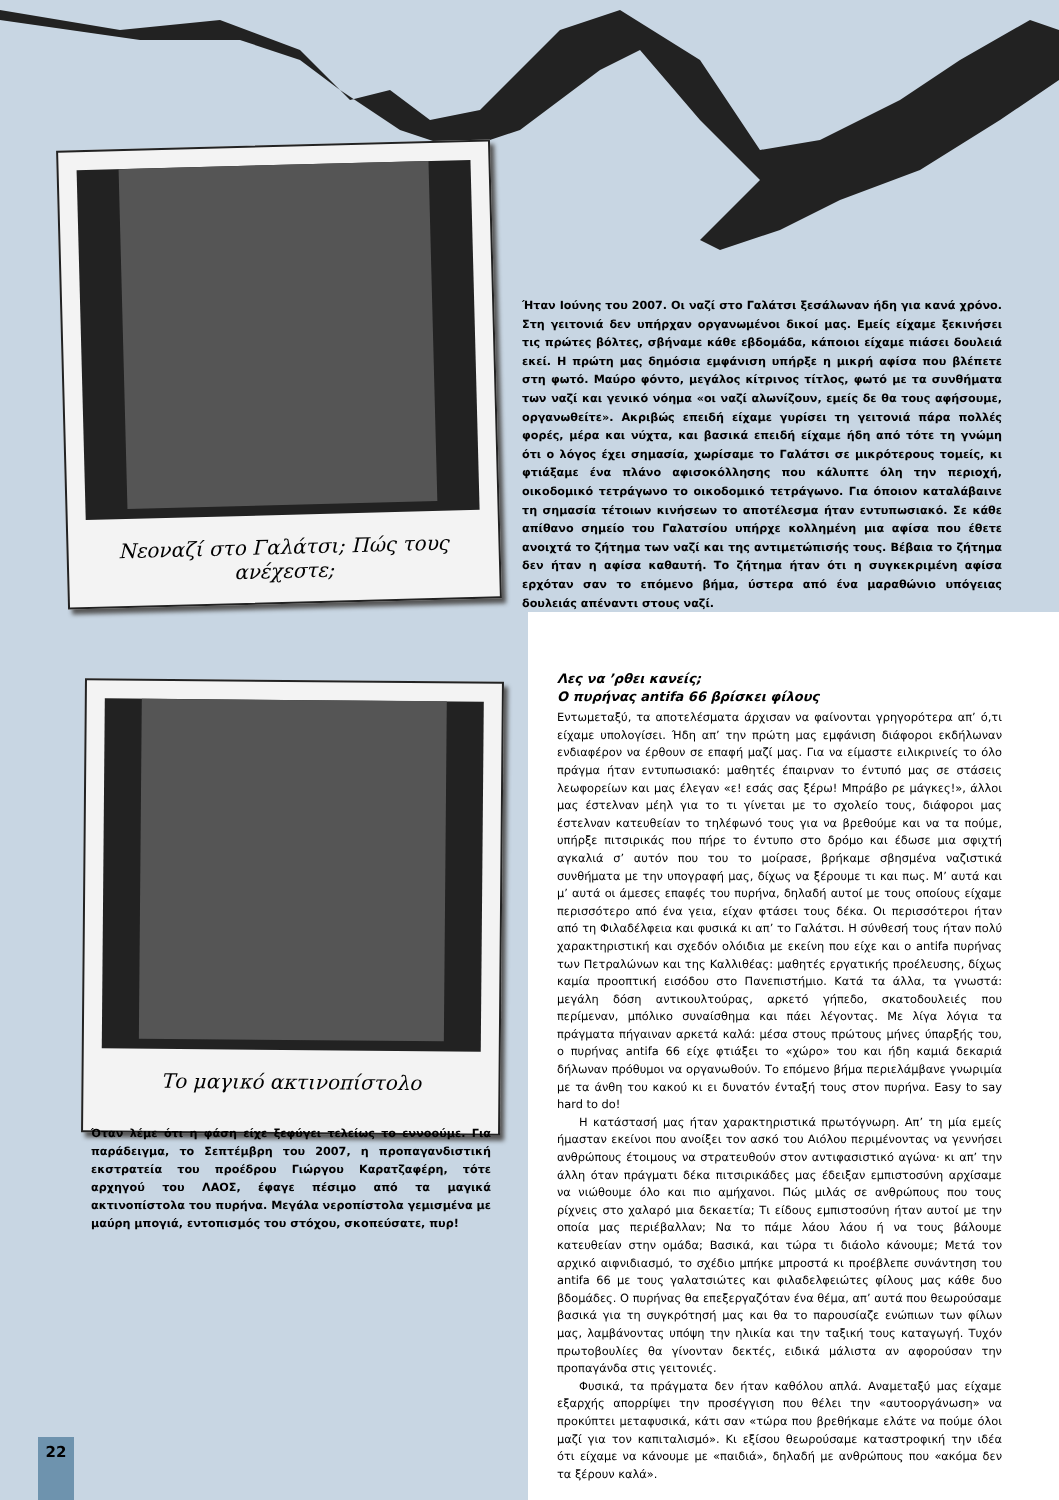Νεοναζί στο Γαλάτσι; Πώς τους ανέχεστε;
Το μαγικό ακτινοπίστολο
Ήταν Ιούνης του 2007. Οι ναζί στο Γαλάτσι ξεσάλωναν ήδη για κανά χρόνο. Στη γειτονιά δεν υπήρχαν οργανωμένοι δικοί μας. Εμείς είχαμε ξεκινήσει τις πρώτες βόλτες, σβήναμε κάθε εβδομάδα, κάποιοι είχαμε πιάσει δουλειά εκεί. Η πρώτη μας δημόσια εμφάνιση υπήρξε η μικρή αφίσα που βλέπετε στη φωτό. Μαύρο φόντο, μεγάλος κίτρινος τίτλος, φωτό με τα συνθήματα των ναζί και γενικό νόημα «οι ναζί αλωνίζουν, εμείς δε θα τους αφήσουμε, οργανωθείτε». Ακριβώς επειδή είχαμε γυρίσει τη γειτονιά πάρα πολλές φορές, μέρα και νύχτα, και βασικά επειδή είχαμε ήδη από τότε τη γνώμη ότι ο λόγος έχει σημασία, χωρίσαμε το Γαλάτσι σε μικρότερους τομείς, κι φτιάξαμε ένα πλάνο αφισοκόλλησης που κάλυπτε όλη την περιοχή, οικοδομικό τετράγωνο το οικοδομικό τετράγωνο. Για όποιον καταλάβαινε τη σημασία τέτοιων κινήσεων το αποτέλεσμα ήταν εντυπωσιακό. Σε κάθε απίθανο σημείο του Γαλατσίου υπήρχε κολλημένη μια αφίσα που έθετε ανοιχτά το ζήτημα των ναζί και της αντιμετώπισής τους. Βέβαια το ζήτημα δεν ήταν η αφίσα καθαυτή. Το ζήτημα ήταν ότι η συγκεκριμένη αφίσα ερχόταν σαν το επόμενο βήμα, ύστερα από ένα μαραθώνιο υπόγειας δουλειάς απέναντι στους ναζί.
Λες να ’ρθει κανείς;
Ο πυρήνας antifa 66 βρίσκει φίλους
Εντωμεταξύ, τα αποτελέσματα άρχισαν να φαίνονται γρηγορότερα απ’ ό,τι είχαμε υπολογίσει. Ήδη απ’ την πρώτη μας εμφάνιση διάφοροι εκδήλωναν ενδιαφέρον να έρθουν σε επαφή μαζί μας. Για να είμαστε ειλικρινείς το όλο πράγμα ήταν εντυπωσιακό: μαθητές έπαιρναν το έντυπό μας σε στάσεις λεωφορείων και μας έλεγαν «ε! εσάς σας ξέρω! Μπράβο ρε μάγκες!», άλλοι μας έστελναν μέηλ για το τι γίνεται με το σχολείο τους, διάφοροι μας έστελναν κατευθείαν το τηλέφωνό τους για να βρεθούμε και να τα πούμε, υπήρξε πιτσιρικάς που πήρε το έντυπο στο δρόμο και έδωσε μια σφιχτή αγκαλιά σ’ αυτόν που του το μοίρασε, βρήκαμε σβησμένα ναζιστικά συνθήματα με την υπογραφή μας, δίχως να ξέρουμε τι και πως. Μ’ αυτά και μ’ αυτά οι άμεσες επαφές του πυρήνα, δηλαδή αυτοί με τους οποίους είχαμε περισσότερο από ένα γεια, είχαν φτάσει τους δέκα. Οι περισσότεροι ήταν από τη Φιλαδέλφεια και φυσικά κι απ’ το Γαλάτσι. Η σύνθεσή τους ήταν πολύ χαρακτηριστική και σχεδόν ολόιδια με εκείνη που είχε και ο antifa πυρήνας των Πετραλώνων και της Καλλιθέας: μαθητές εργατικής προέλευσης, δίχως καμία προοπτική εισόδου στο Πανεπιστήμιο. Κατά τα άλλα, τα γνωστά: μεγάλη δόση αντικουλτούρας, αρκετό γήπεδο, σκατοδουλειές που περίμεναν, μπόλικο συναίσθημα και πάει λέγοντας. Με λίγα λόγια τα πράγματα πήγαιναν αρκετά καλά: μέσα στους πρώτους μήνες ύπαρξής του, ο πυρήνας antifa 66 είχε φτιάξει το «χώρο» του και ήδη καμιά δεκαριά δήλωναν πρόθυμοι να οργανωθούν. Το επόμενο βήμα περιελάμβανε γνωριμία με τα άνθη του κακού κι ει δυνατόν ένταξή τους στον πυρήνα. Easy to say hard to do!
Η κατάστασή μας ήταν χαρακτηριστικά πρωτόγνωρη. Απ’ τη μία εμείς ήμασταν εκείνοι που ανοίξει τον ασκό του Αιόλου περιμένοντας να γεννήσει ανθρώπους έτοιμους να στρατευθούν στον αντιφασιστικό αγώνα· κι απ’ την άλλη όταν πράγματι δέκα πιτσιρικάδες μας έδειξαν εμπιστοσύνη αρχίσαμε να νιώθουμε όλο και πιο αμήχανοι. Πώς μιλάς σε ανθρώπους που τους ρίχνεις στο χαλαρό μια δεκαετία; Τι είδους εμπιστοσύνη ήταν αυτοί με την οποία μας περιέβαλλαν; Να το πάμε λάου λάου ή να τους βάλουμε κατευθείαν στην ομάδα; Βασικά, και τώρα τι διάολο κάνουμε; Μετά τον αρχικό αιφνιδιασμό, το σχέδιο μπήκε μπροστά κι προέβλεπε συνάντηση του antifa 66 με τους γαλατσιώτες και φιλαδελφειώτες φίλους μας κάθε δυο βδομάδες. Ο πυρήνας θα επεξεργαζόταν ένα θέμα, απ’ αυτά που θεωρούσαμε βασικά για τη συγκρότησή μας και θα το παρουσίαζε ενώπιων των φίλων μας, λαμβάνοντας υπόψη την ηλικία και την ταξική τους καταγωγή. Τυχόν πρωτοβουλίες θα γίνονταν δεκτές, ειδικά μάλιστα αν αφορούσαν την προπαγάνδα στις γειτονιές.
Φυσικά, τα πράγματα δεν ήταν καθόλου απλά. Αναμεταξύ μας είχαμε εξαρχής απορρίψει την προσέγγιση που θέλει την «αυτοοργάνωση» να προκύπτει μεταφυσικά, κάτι σαν «τώρα που βρεθήκαμε ελάτε να πούμε όλοι μαζί για τον καπιταλισμό». Κι εξίσου θεωρούσαμε καταστροφική την ιδέα ότι είχαμε να κάνουμε με «παιδιά», δηλαδή με ανθρώπους που «ακόμα δεν τα ξέρουν καλά».
Όταν λέμε ότι η φάση είχε ξεφύγει τελείως το εννοούμε. Για παράδειγμα, το Σεπτέμβρη του 2007, η προπαγανδιστική εκστρατεία του προέδρου Γιώργου Καρατζαφέρη, τότε αρχηγού του ΛΑΟΣ, έφαγε πέσιμο από τα μαγικά ακτινοπίστολα του πυρήνα. Μεγάλα νεροπίστολα γεμισμένα με μαύρη μπογιά, εντοπισμός του στόχου, σκοπεύσατε, πυρ!
22